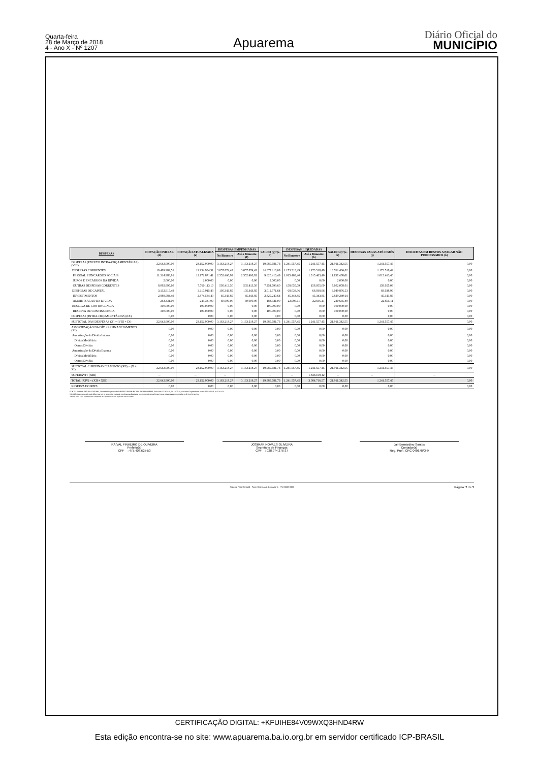Quarta-feira
28 de Março de 2018
4 - Ano X - Nº 1207
Apuarema
Diário Oficial do
MUNICÍPIO
| DESPESAS | DOTAÇÃO INICIAL (d) | DOTAÇÃO ATUALIZADA (e) | DESPESAS EMPENHADAS | | SALDO (g)=(e-f) | DESPESAS LIQUIDADAS | | SALDO (i)=(e-h) | DESPESAS PAGAS ATÉ O MÊS (j) | INSCRITAS EM RESTOS A PAGAR NÃO PROCESSADOS (k) |
| --- | --- | --- | --- | --- | --- | --- | --- | --- | --- | --- |
| | | | No Bimestre | Até o Bimestre (f) | | No Bimestre | Até o Bimestre (h) | | | |
| DESPESAS (EXCETO INTRA-ORÇAMENTÁRIAS) (VIII) | 22.642.900,00 | 23.152.900,00 | 3.163.218,27 | 3.163.218,27 | 19.989.681,73 | 1.241.557,45 | 1.241.557,45 | 21.911.342,55 | 1.241.557,45 | 0,00 |
| DESPESAS CORRENTES | 19.409.984,51 | 19.934.984,51 | 3.057.874,42 | 3.057.874,42 | 16.877.110,09 | 1.173.518,49 | 1.173.518,49 | 18.761.466,02 | 1.173.518,49 | 0,00 |
| PESSOAL E ENCARGOS SOCIAIS | 11.314.988,91 | 12.172.871,41 | 2.552.460,92 | 2.552.460,92 | 9.620.410,49 | 1.015.463,40 | 1.015.463,40 | 11.157.408,01 | 1.015.463,40 | 0,00 |
| JUROS E ENCARGOS DA DIVIDA | 2.000,00 | 2.000,00 | 0,00 | 0,00 | 2.000,00 | 0,00 | 0,00 | 2.000,00 | 0,00 | 0,00 |
| OUTRAS DESPESAS CORRENTES | 8.092.995,60 | 7.760.113,10 | 505.413,50 | 505.413,50 | 7.254.699,60 | 158.055,09 | 158.055,09 | 7.602.058,01 | 158.055,09 | 0,00 |
| DESPESAS DE CAPITAL | 3.132.915,49 | 3.117.915,49 | 105.343,85 | 105.343,85 | 3.012.571,64 | 68.038,96 | 68.038,96 | 3.049.876,53 | 68.038,96 | 0,00 |
| INVESTIMENTOS | 2.889.584,49 | 2.874.584,49 | 45.343,85 | 45.343,85 | 2.829.240,64 | 45.343,85 | 45.343,85 | 2.829.240,64 | 45.343,85 | 0,00 |
| AMORTIZACAO DA DIVIDA | 243.331,00 | 243.331,00 | 60.000,00 | 60.000,00 | 183.331,00 | 22.695,11 | 22.695,11 | 220.635,89 | 22.695,11 | 0,00 |
| RESERVA DE CONTINGENCIA | 100.000,00 | 100.000,00 | 0,00 | 0,00 | 100.000,00 | 0,00 | 0,00 | 100.000,00 | 0,00 | 0,00 |
| RESERVA DE CONTINGENCIA | 100.000,00 | 100.000,00 | 0,00 | 0,00 | 100.000,00 | 0,00 | 0,00 | 100.000,00 | 0,00 | 0,00 |
| DESPESAS (INTRA-ORÇAMENTÁRIAS) (IX) | 0,00 | 0,00 | 0,00 | 0,00 | 0,00 | 0,00 | 0,00 | 0,00 | 0,00 | 0,00 |
| SUBTOTAL DAS DESPESAS (X) = (VIII + IX) | 22.642.900,00 | 23.152.900,00 | 3.163.218,27 | 3.163.218,27 | 19.989.681,73 | 1.241.557,45 | 1.241.557,45 | 21.911.342,55 | 1.241.557,45 | 0,00 |
| AMORTIZAÇÃO DA DÍV. / REFINANCIAMENTO (XI) | 0,00 | 0,00 | 0,00 | 0,00 | 0,00 | 0,00 | 0,00 | 0,00 | 0,00 | 0,00 |
| Amortização da Dívida Interna | 0,00 | 0,00 | 0,00 | 0,00 | 0,00 | 0,00 | 0,00 | 0,00 | 0,00 | 0,00 |
| Dívida Mobiliária | 0,00 | 0,00 | 0,00 | 0,00 | 0,00 | 0,00 | 0,00 | 0,00 | 0,00 | 0,00 |
| Outras Dívidas | 0,00 | 0,00 | 0,00 | 0,00 | 0,00 | 0,00 | 0,00 | 0,00 | 0,00 | 0,00 |
| Amortização da Dívida Externa | 0,00 | 0,00 | 0,00 | 0,00 | 0,00 | 0,00 | 0,00 | 0,00 | 0,00 | 0,00 |
| Dívida Mobiliária | 0,00 | 0,00 | 0,00 | 0,00 | 0,00 | 0,00 | 0,00 | 0,00 | 0,00 | 0,00 |
| Outras Dívidas | 0,00 | 0,00 | 0,00 | 0,00 | 0,00 | 0,00 | 0,00 | 0,00 | 0,00 | 0,00 |
| SUBTOTAL C/ REFINANCIAMENTO (XII) = (X + XI) | 22.642.900,00 | 23.152.900,00 | 3.163.218,27 | 3.163.218,27 | 19.989.681,73 | 1.241.557,45 | 1.241.557,45 | 21.911.342,55 | 1.241.557,45 | 0,00 |
| SUPERÁVIT (XIII) | -- | -- | -- | | -- | -- | 1.843.159,12 | -- | -- | -- |
| TOTAL (XIV) = (XII + XIII) | 22.642.900,00 | 23.152.900,00 | 3.163.218,27 | 3.163.218,27 | 19.989.681,73 | 1.241.557,45 | 3.084.716,57 | 21.911.342,55 | 1.241.557,45 | 0,00 |
| RESERVA DO RPPS | 0,00 | 0,00 | 0,00 | 0,00 | 0,00 | 0,00 | 0,00 | 0,00 | 0,00 | 0,00 |
FONTE: Sistema: FATOR CONTÁBIL, Unidade Responsável: PREFEITURA MUNICIPAL DE APUAREMA, Emissão:27/03/2018, às 10:02:10, Assinado Digitalmente no dia 27/03/2018, às 10:02:10.
1 O déficit será apurado pela diferença ent re a receita realizada e a despesa liquidada nos cinco primeiros bimest res e a despesa empenhada no últ imo bimest re.
2 Essa linha será apresentada somente no Demonst rat ivo aplicado aos Estados
RAIVAL PINHEIRO DE OLIVEIRA
Prefeito(a)
CPF : 475.403.625-53
JOSIMAR NOVAES OLIVEIRA
Secretário de Finanças
CPF : 028.974.375-37
Jair Bernardino Santos
Contador(a)
Reg. Prof.: CRC 040678/O-9
Sistema FatorContabil - Fator Sistemas & Consultoria - (71) 3038-8800 Página: 3 de 3
CERTIFICAÇÃO DIGITAL: +KFUIHE84V09WXQ3HND4RW
Esta edição encontra-se no site: www.apuarema.ba.io.org.br em servidor certificado ICP-BRASIL